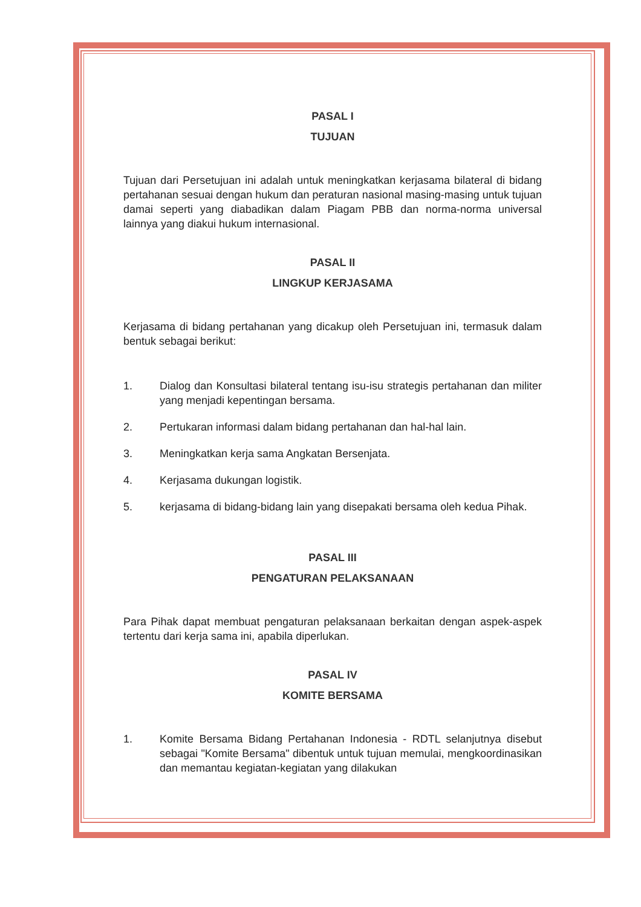PASAL I
TUJUAN
Tujuan dari Persetujuan ini adalah untuk meningkatkan kerjasama bilateral di bidang pertahanan sesuai dengan hukum dan peraturan nasional masing-masing untuk tujuan damai seperti yang diabadikan dalam Piagam PBB dan norma-norma universal lainnya yang diakui hukum internasional.
PASAL II
LINGKUP KERJASAMA
Kerjasama di bidang pertahanan yang dicakup oleh Persetujuan ini, termasuk dalam bentuk sebagai berikut:
1. Dialog dan Konsultasi bilateral tentang isu-isu strategis pertahanan dan militer yang menjadi kepentingan bersama.
2. Pertukaran informasi dalam bidang pertahanan dan hal-hal lain.
3. Meningkatkan kerja sama Angkatan Bersenjata.
4. Kerjasama dukungan logistik.
5. kerjasama di bidang-bidang lain yang disepakati bersama oleh kedua Pihak.
PASAL III
PENGATURAN PELAKSANAAN
Para Pihak dapat membuat pengaturan pelaksanaan berkaitan dengan aspek-aspek tertentu dari kerja sama ini, apabila diperlukan.
PASAL IV
KOMITE BERSAMA
1. Komite Bersama Bidang Pertahanan Indonesia - RDTL selanjutnya disebut sebagai "Komite Bersama" dibentuk untuk tujuan memulai, mengkoordinasikan dan memantau kegiatan-kegiatan yang dilakukan